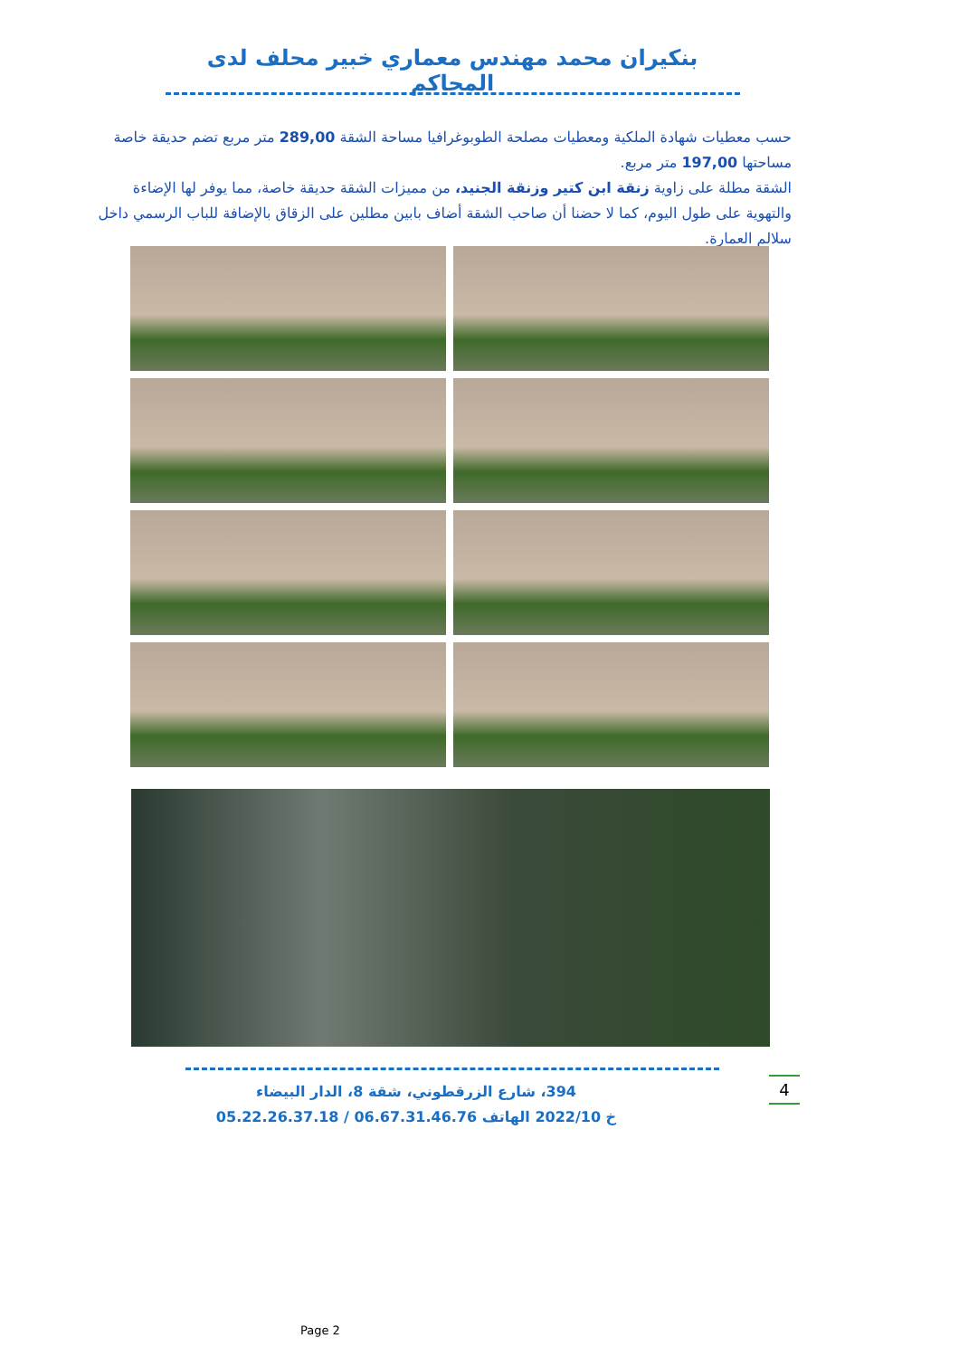بنكيران محمد مهندس معماري خبير محلف لدى المحاكم
حسب معطيات شهادة الملكية ومعطيات مصلحة الطوبوغرافيا مساحة الشقة 289,00 متر مربع تضم حديقة خاصة مساحتها 197,00 متر مربع.
الشقة مطلة على زاوية زنقة ابن كتير وزنقة الجنيد، من مميزات الشقة حديقة خاصة، مما يوفر لها الإضاءة والتهوية على طول اليوم، كما لا حضنا أن صاحب الشقة أضاف بابين مطلين على الزقاق بالإضافة للباب الرسمي داخل سلالم العمارة.
394، شارع الزرقطوني، شقة 8، الدار البيضاء
خ 2022/10 الهاتف 06.67.31.46.76 / 05.22.26.37.18
4
Page 2